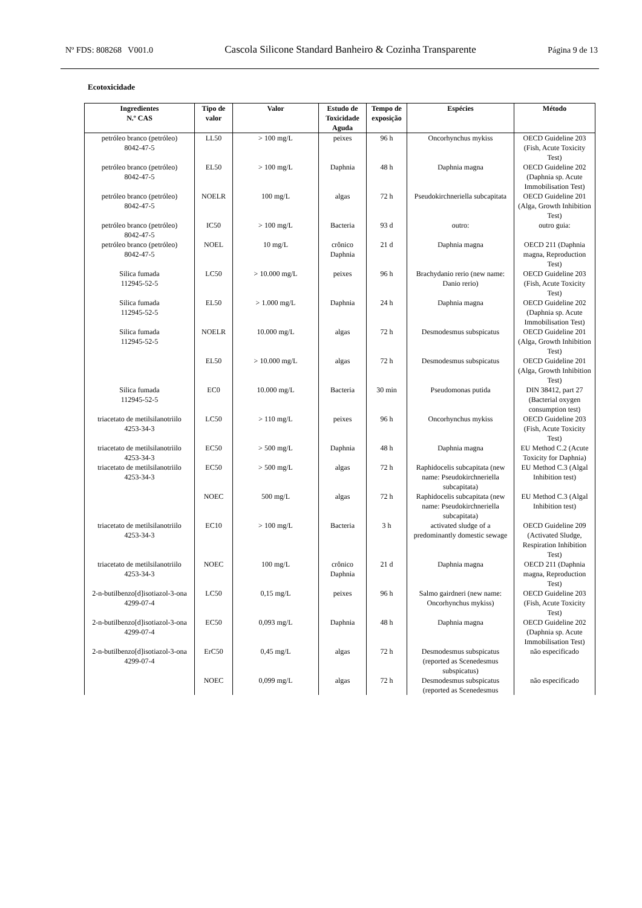Nº FDS: 808268 V001.0 Cascola Silicone Standard Banheiro & Cozinha Transparente Página 9 de 13
Ecotoxicidade
| Ingredientes N.º CAS | Tipo de valor | Valor | Estudo de Toxicidade Aguda | Tempo de exposição | Espécies | Método |
| --- | --- | --- | --- | --- | --- | --- |
| petróleo branco (petróleo) 8042-47-5 | LL50 | > 100 mg/L | peixes | 96 h | Oncorhynchus mykiss | OECD Guideline 203 (Fish, Acute Toxicity Test) |
| petróleo branco (petróleo) 8042-47-5 | EL50 | > 100 mg/L | Daphnia | 48 h | Daphnia magna | OECD Guideline 202 (Daphnia sp. Acute Immobilisation Test) |
| petróleo branco (petróleo) 8042-47-5 | NOELR | 100 mg/L | algas | 72 h | Pseudokirchneriella subcapitata | OECD Guideline 201 (Alga, Growth Inhibition Test) |
| petróleo branco (petróleo) 8042-47-5 | IC50 | > 100 mg/L | Bacteria | 93 d | outro: | outro guia: |
| petróleo branco (petróleo) 8042-47-5 | NOEL | 10 mg/L | crônico Daphnia | 21 d | Daphnia magna | OECD 211 (Daphnia magna, Reproduction Test) |
| Silica fumada 112945-52-5 | LC50 | > 10.000 mg/L | peixes | 96 h | Brachydanio rerio (new name: Danio rerio) | OECD Guideline 203 (Fish, Acute Toxicity Test) |
| Silica fumada 112945-52-5 | EL50 | > 1.000 mg/L | Daphnia | 24 h | Daphnia magna | OECD Guideline 202 (Daphnia sp. Acute Immobilisation Test) |
| Silica fumada 112945-52-5 | NOELR | 10.000 mg/L | algas | 72 h | Desmodesmus subspicatus | OECD Guideline 201 (Alga, Growth Inhibition Test) |
| | EL50 | > 10.000 mg/L | algas | 72 h | Desmodesmus subspicatus | OECD Guideline 201 (Alga, Growth Inhibition Test) |
| Silica fumada 112945-52-5 | EC0 | 10.000 mg/L | Bacteria | 30 min | Pseudomonas putida | DIN 38412, part 27 (Bacterial oxygen consumption test) |
| triacetato de metilsilanotriilo 4253-34-3 | LC50 | > 110 mg/L | peixes | 96 h | Oncorhynchus mykiss | OECD Guideline 203 (Fish, Acute Toxicity Test) |
| triacetato de metilsilanotriilo 4253-34-3 | EC50 | > 500 mg/L | Daphnia | 48 h | Daphnia magna | EU Method C.2 (Acute Toxicity for Daphnia) |
| triacetato de metilsilanotriilo 4253-34-3 | EC50 | > 500 mg/L | algas | 72 h | Raphidocelis subcapitata (new name: Pseudokirchneriella subcapitata) | EU Method C.3 (Algal Inhibition test) |
| | NOEC | 500 mg/L | algas | 72 h | Raphidocelis subcapitata (new name: Pseudokirchneriella subcapitata) | EU Method C.3 (Algal Inhibition test) |
| triacetato de metilsilanotriilo 4253-34-3 | EC10 | > 100 mg/L | Bacteria | 3 h | activated sludge of a predominantly domestic sewage | OECD Guideline 209 (Activated Sludge, Respiration Inhibition Test) |
| triacetato de metilsilanotriilo 4253-34-3 | NOEC | 100 mg/L | crônico Daphnia | 21 d | Daphnia magna | OECD 211 (Daphnia magna, Reproduction Test) |
| 2-n-butilbenzo[d]isotiazol-3-ona 4299-07-4 | LC50 | 0,15 mg/L | peixes | 96 h | Salmo gairdneri (new name: Oncorhynchus mykiss) | OECD Guideline 203 (Fish, Acute Toxicity Test) |
| 2-n-butilbenzo[d]isotiazol-3-ona 4299-07-4 | EC50 | 0,093 mg/L | Daphnia | 48 h | Daphnia magna | OECD Guideline 202 (Daphnia sp. Acute Immobilisation Test) |
| 2-n-butilbenzo[d]isotiazol-3-ona 4299-07-4 | ErC50 | 0,45 mg/L | algas | 72 h | Desmodesmus subspicatus (reported as Scenedesmus subspicatus) | não especificado |
| | NOEC | 0,099 mg/L | algas | 72 h | Desmodesmus subspicatus (reported as Scenedesmus | não especificado |